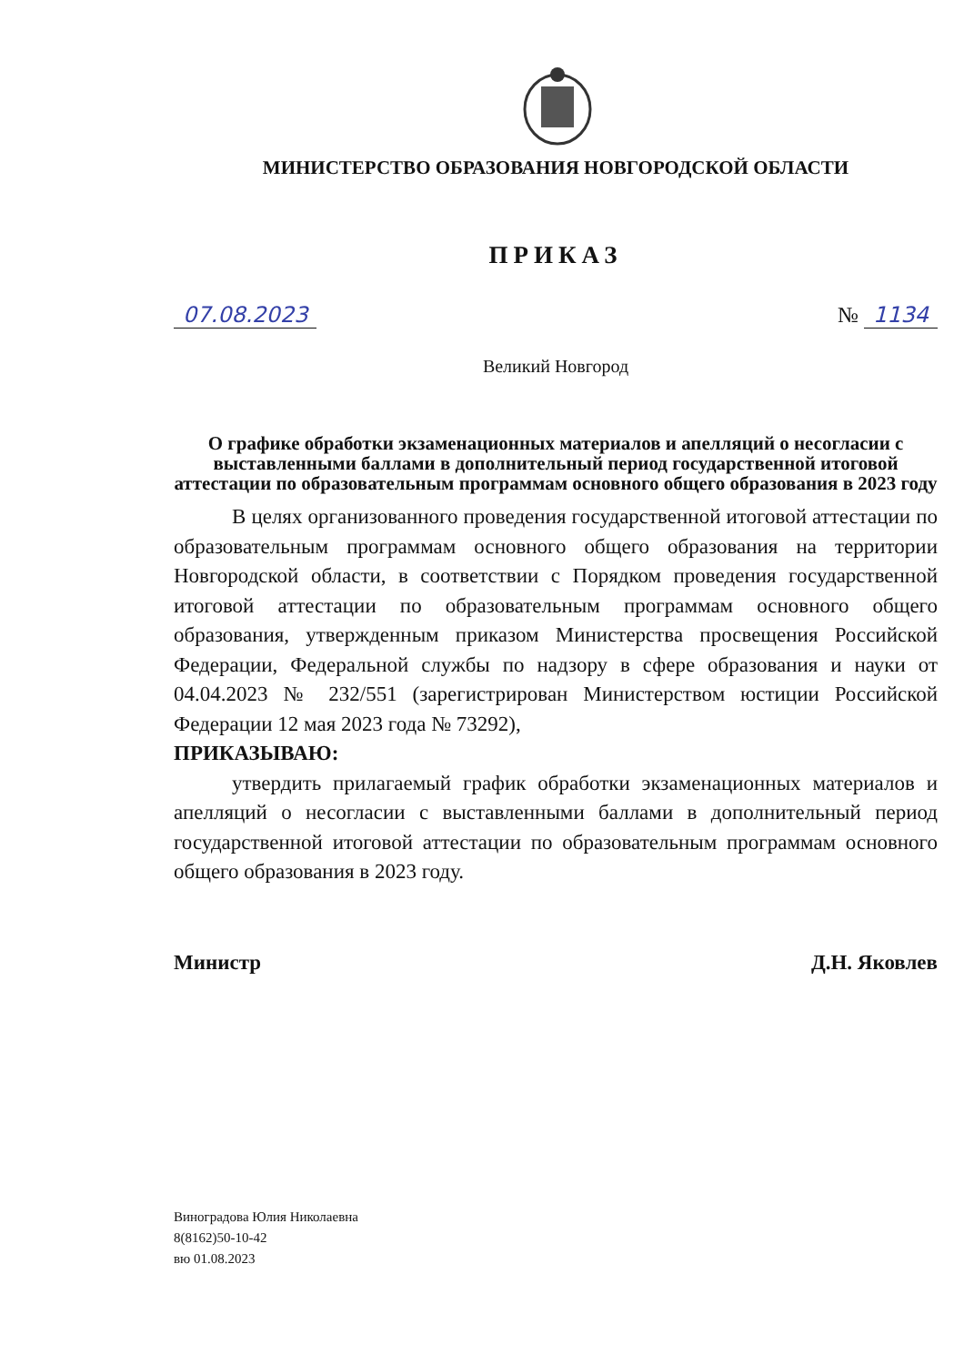МИНИСТЕРСТВО ОБРАЗОВАНИЯ НОВГОРОДСКОЙ ОБЛАСТИ
ПРИКАЗ
07.08.2023 № 1134
Великий Новгород
О графике обработки экзаменационных материалов и апелляций о несогласии с выставленными баллами в дополнительный период государственной итоговой аттестации по образовательным программам основного общего образования в 2023 году
В целях организованного проведения государственной итоговой аттестации по образовательным программам основного общего образования на территории Новгородской области, в соответствии с Порядком проведения государственной итоговой аттестации по образовательным программам основного общего образования, утвержденным приказом Министерства просвещения Российской Федерации, Федеральной службы по надзору в сфере образования и науки от 04.04.2023 № 232/551 (зарегистрирован Министерством юстиции Российской Федерации 12 мая 2023 года № 73292),
ПРИКАЗЫВАЮ:
утвердить прилагаемый график обработки экзаменационных материалов и апелляций о несогласии с выставленными баллами в дополнительный период государственной итоговой аттестации по образовательным программам основного общего образования в 2023 году.
Министр Д.Н. Яковлев
Виноградова Юлия Николаевна
8(8162)50-10-42
вю 01.08.2023